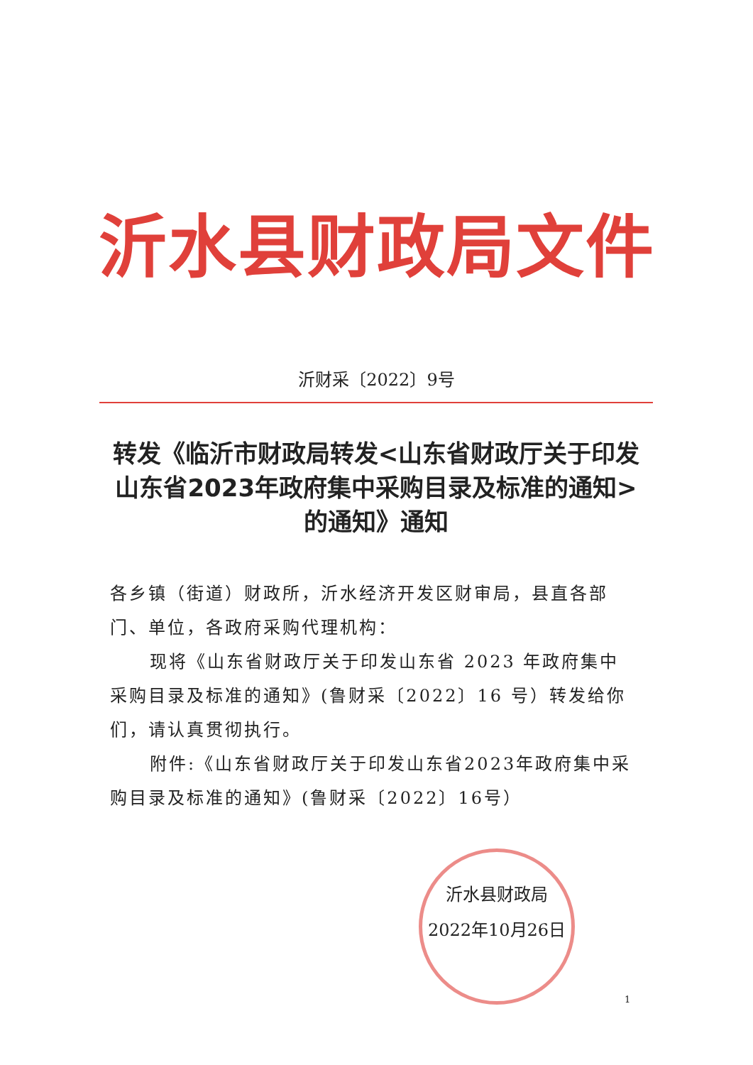沂水县财政局文件
沂财采〔2022〕9号
转发《临沂市财政局转发<山东省财政厅关于印发山东省2023年政府集中采购目录及标准的通知>的通知》通知
各乡镇（街道）财政所，沂水经济开发区财审局，县直各部门、单位，各政府采购代理机构：
现将《山东省财政厅关于印发山东省 2023 年政府集中采购目录及标准的通知》(鲁财采〔2022〕16 号）转发给你们，请认真贯彻执行。
附件:《山东省财政厅关于印发山东省2023年政府集中采购目录及标准的通知》(鲁财采〔2022〕16号）
沂水县财政局
2022年10月26日
1